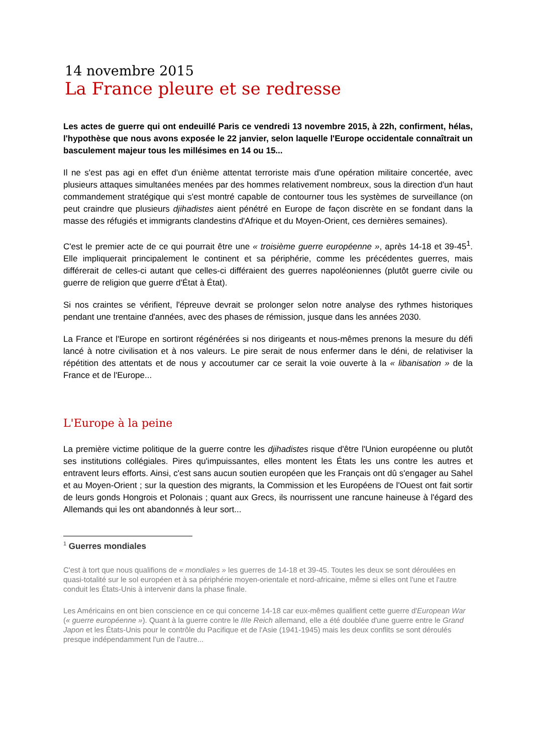14 novembre 2015
La France pleure et se redresse
Les actes de guerre qui ont endeuillé Paris ce vendredi 13 novembre 2015, à 22h, confirment, hélas, l'hypothèse que nous avons exposée le 22 janvier, selon laquelle l'Europe occidentale connaîtrait un basculement majeur tous les millésimes en 14 ou 15...
Il ne s'est pas agi en effet d'un énième attentat terroriste mais d'une opération militaire concertée, avec plusieurs attaques simultanées menées par des hommes relativement nombreux, sous la direction d'un haut commandement stratégique qui s'est montré capable de contourner tous les systèmes de surveillance (on peut craindre que plusieurs djihadistes aient pénétré en Europe de façon discrète en se fondant dans la masse des réfugiés et immigrants clandestins d'Afrique et du Moyen-Orient, ces dernières semaines).
C'est le premier acte de ce qui pourrait être une « troisième guerre européenne », après 14-18 et 39-45<sup>1</sup>. Elle impliquerait principalement le continent et sa périphérie, comme les précédentes guerres, mais différerait de celles-ci autant que celles-ci différaient des guerres napoléoniennes (plutôt guerre civile ou guerre de religion que guerre d'État à État).
Si nos craintes se vérifient, l'épreuve devrait se prolonger selon notre analyse des rythmes historiques pendant une trentaine d'années, avec des phases de rémission, jusque dans les années 2030.
La France et l'Europe en sortiront régénérées si nos dirigeants et nous-mêmes prenons la mesure du défi lancé à notre civilisation et à nos valeurs. Le pire serait de nous enfermer dans le déni, de relativiser la répétition des attentats et de nous y accoutumer car ce serait la voie ouverte à la « libanisation » de la France et de l'Europe...
L'Europe à la peine
La première victime politique de la guerre contre les djihadistes risque d'être l'Union européenne ou plutôt ses institutions collégiales. Pires qu'impuissantes, elles montent les États les uns contre les autres et entravent leurs efforts. Ainsi, c'est sans aucun soutien européen que les Français ont dû s'engager au Sahel et au Moyen-Orient ; sur la question des migrants, la Commission et les Européens de l'Ouest ont fait sortir de leurs gonds Hongrois et Polonais ; quant aux Grecs, ils nourrissent une rancune haineuse à l'égard des Allemands qui les ont abandonnés à leur sort...
<sup>1</sup> Guerres mondiales
C'est à tort que nous qualifions de « mondiales » les guerres de 14-18 et 39-45. Toutes les deux se sont déroulées en quasi-totalité sur le sol européen et à sa périphérie moyen-orientale et nord-africaine, même si elles ont l'une et l'autre conduit les États-Unis à intervenir dans la phase finale.
Les Américains en ont bien conscience en ce qui concerne 14-18 car eux-mêmes qualifient cette guerre d'European War (« guerre européenne »). Quant à la guerre contre le IIIe Reich allemand, elle a été doublée d'une guerre entre le Grand Japon et les États-Unis pour le contrôle du Pacifique et de l'Asie (1941-1945) mais les deux conflits se sont déroulés presque indépendamment l'un de l'autre...